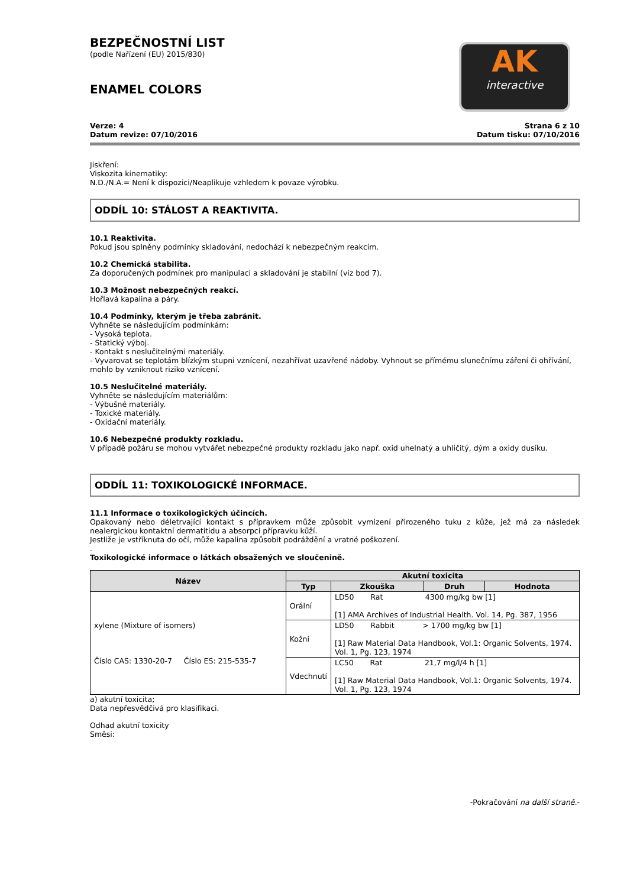AK
interactive
BEZPEČNOSTNÍ LIST
(podle Nařízení (EU) 2015/830)
ENAMEL COLORS
Verze: 4
Datum revize: 07/10/2016
Strana 6 z 10
Datum tisku: 07/10/2016
Jiskření:
Viskozita kinematiky:
N.D./N.A.= Není k dispozici/Neaplikuje vzhledem k povaze výrobku.
ODDÍL 10: STÁLOST A REAKTIVITA.
10.1 Reaktivita.
Pokud jsou splněny podmínky skladování, nedochází k nebezpečným reakcím.
10.2 Chemická stabilita.
Za doporučených podmínek pro manipulaci a skladování je stabilní (viz bod 7).
10.3 Možnost nebezpečných reakcí.
Hořlavá kapalina a páry.
10.4 Podmínky, kterým je třeba zabránit.
Vyhněte se následujícím podmínkám:
- Vysoká teplota.
- Statický výboj.
- Kontakt s neslučitelnými materiály.
- Vyvarovat se teplotám blízkým stupni vznícení, nezahřívat uzavřené nádoby. Vyhnout se přímému slunečnímu záření či ohřívání, mohlo by vzniknout riziko vznícení.
10.5 Neslučitelné materiály.
Vyhněte se následujícím materiálům:
- Výbušné materiály.
- Toxické materiály.
- Oxidační materiály.
10.6 Nebezpečné produkty rozkladu.
V případě požáru se mohou vytvářet nebezpečné produkty rozkladu jako např. oxid uhelnatý a uhličitý, dým a oxidy dusíku.
ODDÍL 11: TOXIKOLOGICKÉ INFORMACE.
11.1 Informace o toxikologických účincích.
Opakovaný nebo déletrvající kontakt s přípravkem může způsobit vymizení přirozeného tuku z kůže, jež má za následek nealergickou kontaktní dermatitidu a absorpci přípravku kůží.
Jestliže je vstříknuta do očí, může kapalina způsobit podráždění a vratné poškození.
.
Toxikologické informace o látkách obsažených ve sloučenině.
| Název | Akutní toxicita | | | |
| --- | --- | --- | --- | --- |
| | Typ | Zkouška | Druh | Hodnota |
| xylene (Mixture of isomers) Číslo CAS: 1330-20-7 Číslo ES: 215-535-7 | Orální | LD50 Rat 4300 mg/kg bw [1] [1] AMA Archives of Industrial Health. Vol. 14, Pg. 387, 1956 | | |
| | Kožní | LD50 Rabbit > 1700 mg/kg bw [1] [1] Raw Material Data Handbook, Vol.1: Organic Solvents, 1974. Vol. 1, Pg. 123, 1974 | | |
| | Vdechnutí | LC50 Rat 21,7 mg/l/4 h [1] [1] Raw Material Data Handbook, Vol.1: Organic Solvents, 1974. Vol. 1, Pg. 123, 1974 | | |
a) akutní toxicita;
Data nepřesvědčivá pro klasifikaci.
Odhad akutní toxicity
Směsi:
-Pokračování na další straně.-